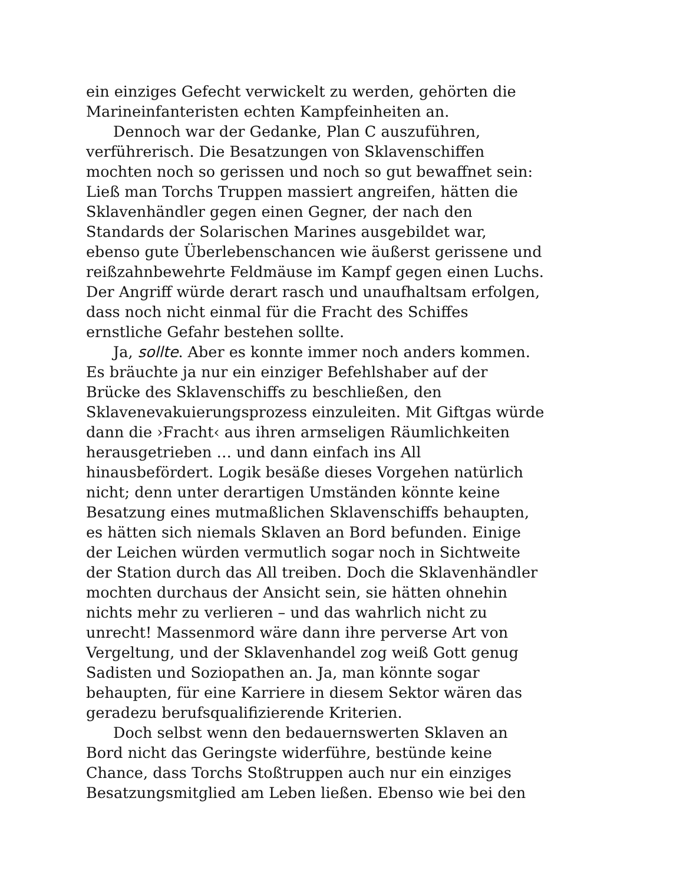ein einziges Gefecht verwickelt zu werden, gehörten die
Marineinfanteristen echten Kampfeinheiten an.
Dennoch war der Gedanke, Plan C auszuführen,
verführerisch. Die Besatzungen von Sklavenschiffen
mochten noch so gerissen und noch so gut bewaffnet sein:
Ließ man Torchs Truppen massiert angreifen, hätten die
Sklavenhändler gegen einen Gegner, der nach den
Standards der Solarischen Marines ausgebildet war,
ebenso gute Überlebenschancen wie äußerst gerissene und
reißzahnbewehrte Feldmäuse im Kampf gegen einen Luchs.
Der Angriff würde derart rasch und unaufhaltsam erfolgen,
dass noch nicht einmal für die Fracht des Schiffes
ernstliche Gefahr bestehen sollte.
Ja, sollte. Aber es konnte immer noch anders kommen.
Es bräuchte ja nur ein einziger Befehlshaber auf der
Brücke des Sklavenschiffs zu beschließen, den
Sklavenevakuierungsprozess einzuleiten. Mit Giftgas würde
dann die ›Fracht‹ aus ihren armseligen Räumlichkeiten
herausgetrieben … und dann einfach ins All
hinausbefördert. Logik besäße dieses Vorgehen natürlich
nicht; denn unter derartigen Umständen könnte keine
Besatzung eines mutmaßlichen Sklavenschiffs behaupten,
es hätten sich niemals Sklaven an Bord befunden. Einige
der Leichen würden vermutlich sogar noch in Sichtweite
der Station durch das All treiben. Doch die Sklavenhändler
mochten durchaus der Ansicht sein, sie hätten ohnehin
nichts mehr zu verlieren – und das wahrlich nicht zu
unrecht! Massenmord wäre dann ihre perverse Art von
Vergeltung, und der Sklavenhandel zog weiß Gott genug
Sadisten und Soziopathen an. Ja, man könnte sogar
behaupten, für eine Karriere in diesem Sektor wären das
geradezu berufsqualifizierende Kriterien.
Doch selbst wenn den bedauernswerten Sklaven an
Bord nicht das Geringste widerführe, bestünde keine
Chance, dass Torchs Stoßtruppen auch nur ein einziges
Besatzungsmitglied am Leben ließen. Ebenso wie bei den